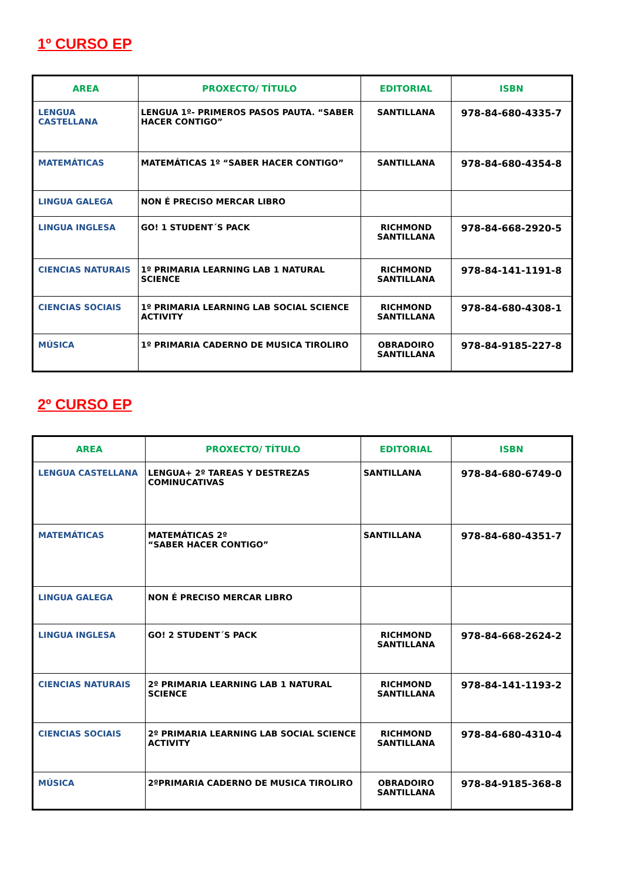1º CURSO EP
| AREA | PROXECTO/ TÍTULO | EDITORIAL | ISBN |
| --- | --- | --- | --- |
| LENGUA CASTELLANA | LENGUA 1º- PRIMEROS PASOS PAUTA. “SABER HACER CONTIGO” | SANTILLANA | 978-84-680-4335-7 |
| MATEMÁTICAS | MATEMÁTICAS 1º “SABER HACER CONTIGO” | SANTILLANA | 978-84-680-4354-8 |
| LINGUA GALEGA | NON É PRECISO MERCAR LIBRO | | |
| LINGUA INGLESA | GO! 1 STUDENT´S PACK | RICHMOND SANTILLANA | 978-84-668-2920-5 |
| CIENCIAS NATURAIS | 1º PRIMARIA LEARNING LAB 1 NATURAL SCIENCE | RICHMOND SANTILLANA | 978-84-141-1191-8 |
| CIENCIAS SOCIAIS | 1º PRIMARIA LEARNING LAB SOCIAL SCIENCE ACTIVITY | RICHMOND SANTILLANA | 978-84-680-4308-1 |
| MÚSICA | 1º PRIMARIA CADERNO DE MUSICA TIROLIRO | OBRADOIRO SANTILLANA | 978-84-9185-227-8 |
2º CURSO EP
| AREA | PROXECTO/ TÍTULO | EDITORIAL | ISBN |
| --- | --- | --- | --- |
| LENGUA CASTELLANA | LENGUA+ 2º TAREAS Y DESTREZAS COMINUCATIVAS | SANTILLANA | 978-84-680-6749-0 |
| MATEMÁTICAS | MATEMÁTICAS 2º “SABER HACER CONTIGO” | SANTILLANA | 978-84-680-4351-7 |
| LINGUA GALEGA | NON É PRECISO MERCAR LIBRO | | |
| LINGUA INGLESA | GO! 2 STUDENT´S PACK | RICHMOND SANTILLANA | 978-84-668-2624-2 |
| CIENCIAS NATURAIS | 2º PRIMARIA LEARNING LAB 1 NATURAL SCIENCE | RICHMOND SANTILLANA | 978-84-141-1193-2 |
| CIENCIAS SOCIAIS | 2º PRIMARIA LEARNING LAB SOCIAL SCIENCE ACTIVITY | RICHMOND SANTILLANA | 978-84-680-4310-4 |
| MÚSICA | 2ºPRIMARIA CADERNO DE MUSICA TIROLIRO | OBRADOIRO SANTILLANA | 978-84-9185-368-8 |